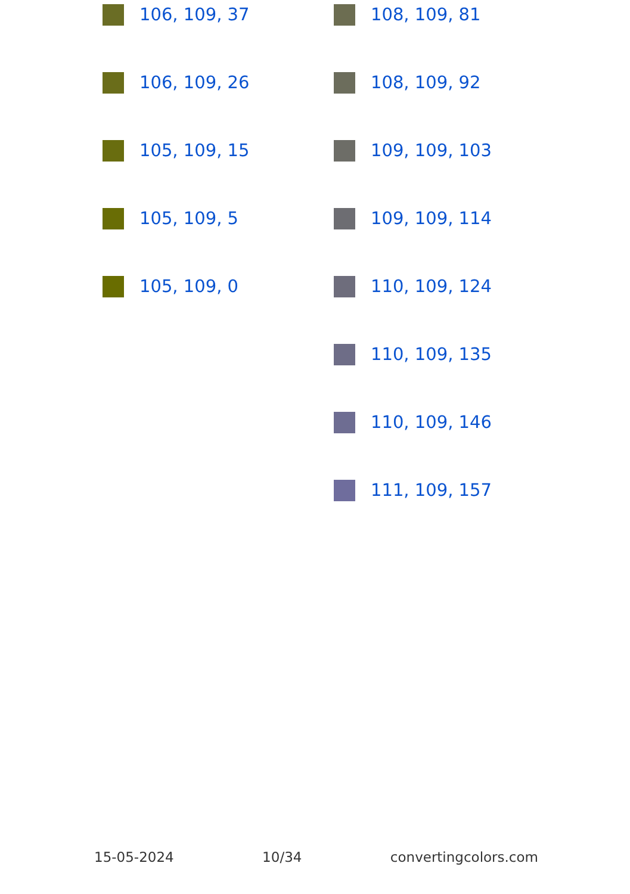106, 109, 37
106, 109, 26
105, 109, 15
105, 109, 5
105, 109, 0
108, 109, 81
108, 109, 92
109, 109, 103
109, 109, 114
110, 109, 124
110, 109, 135
110, 109, 146
111, 109, 157
15-05-2024 10/34 convertingcolors.com